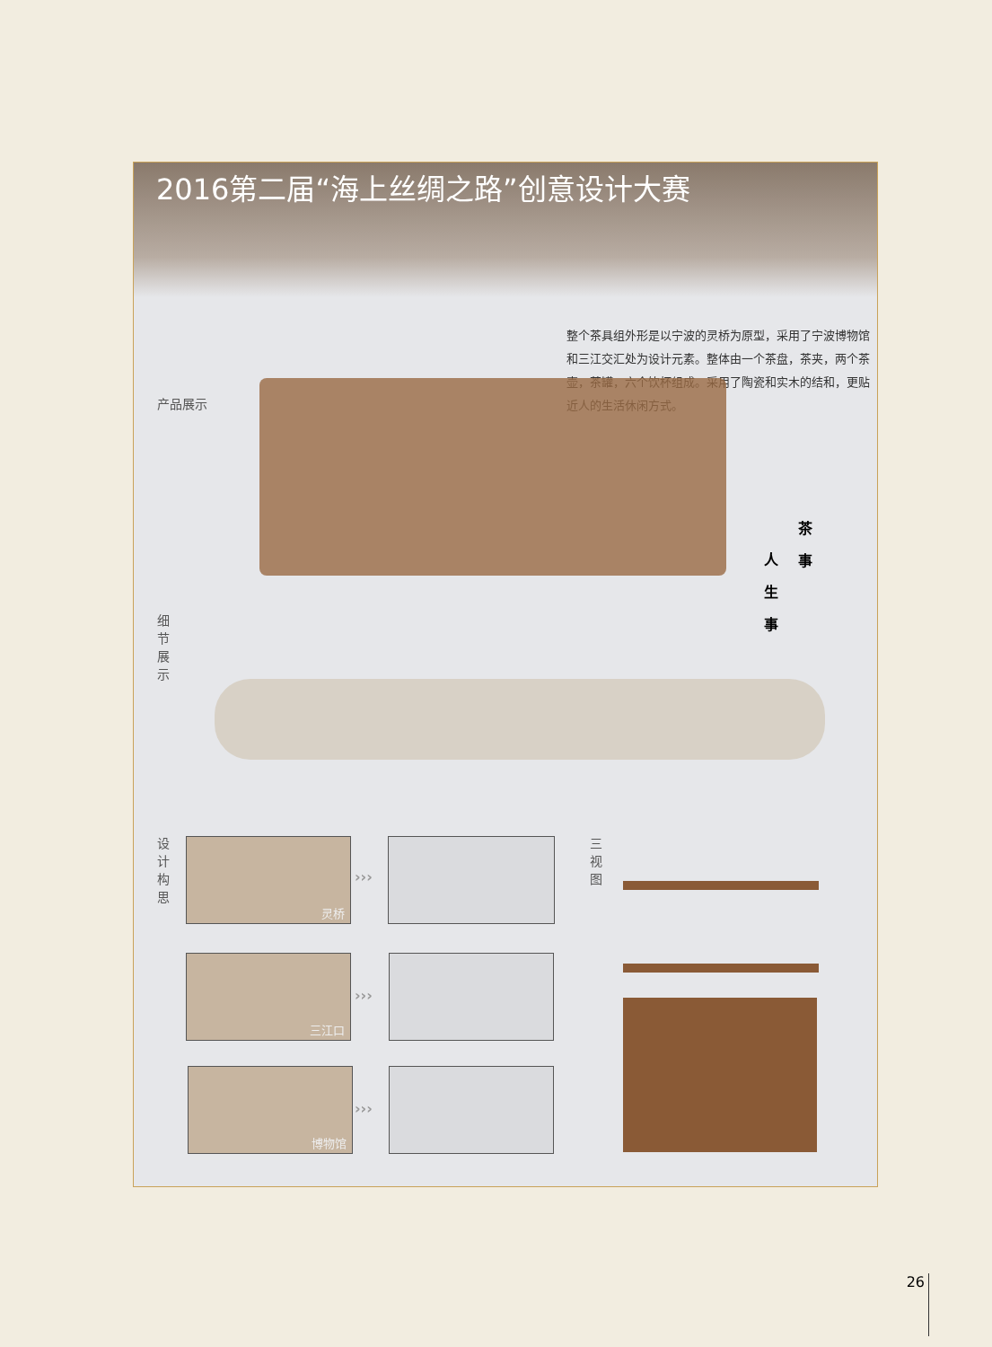2016第二届“海上丝绸之路”创意设计大赛
整个茶具组外形是以宁波的灵桥为原型，采用了宁波博物馆和三江交汇处为设计元素。整体由一个茶盘，茶夹，两个茶壶，茶罐，六个饮杯组成。采用了陶瓷和实木的结和，更贴近人的生活休闲方式。
产品展示
茶 事
人 生 事
细 节 展 示
设 计 构 思
灵桥
›››
三江口
›››
博物馆
›››
三 视 图
26